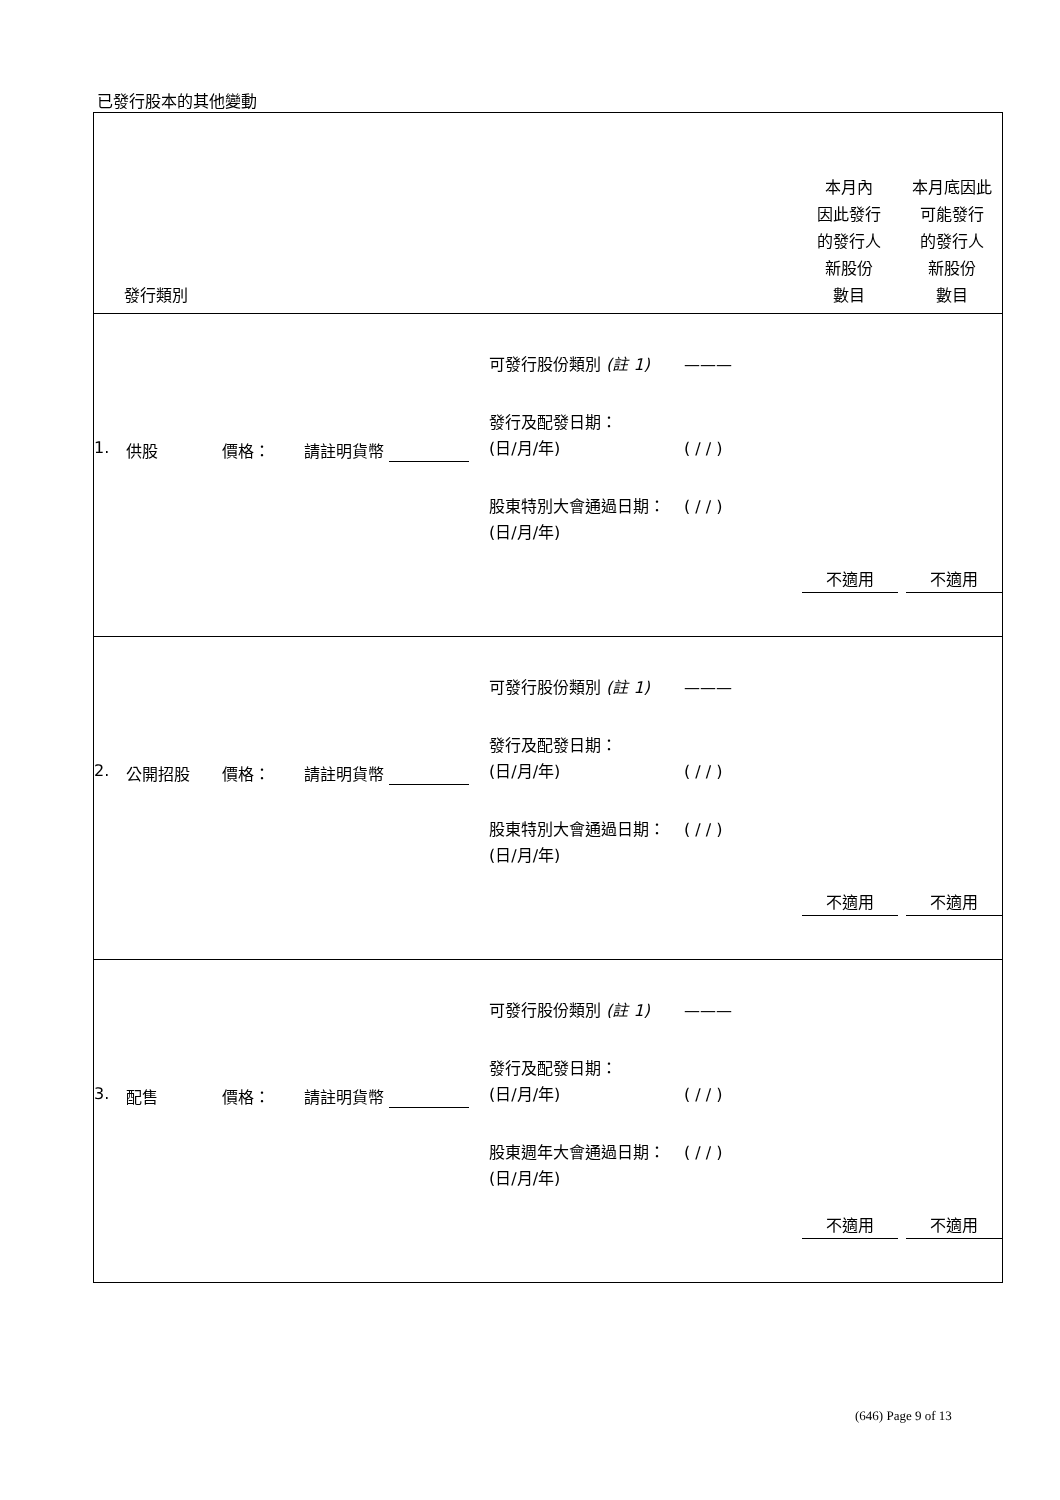已發行股本的其他變動
| 發行類別 | 本月內 因此發行 的發行人 新股份 數目 | 本月底因此 可能發行 的發行人 新股份 數目 |
| 1. 供股 價格： 請註明貨幣 可發行股份類別 (註 1) 發行及配發日期： (日/月/年) 股東特別大會通過日期： (日/月/年) ——— ( / / ) ( / / ) 不適用 不適用 | | |
| 2. 公開招股 價格： 請註明貨幣 可發行股份類別 (註 1) 發行及配發日期： (日/月/年) 股東特別大會通過日期： (日/月/年) ——— ( / / ) ( / / ) 不適用 不適用 | | |
| 3. 配售 價格： 請註明貨幣 可發行股份類別 (註 1) 發行及配發日期： (日/月/年) 股東週年大會通過日期： (日/月/年) ——— ( / / ) ( / / ) 不適用 不適用 | | |
(646) Page 9 of 13